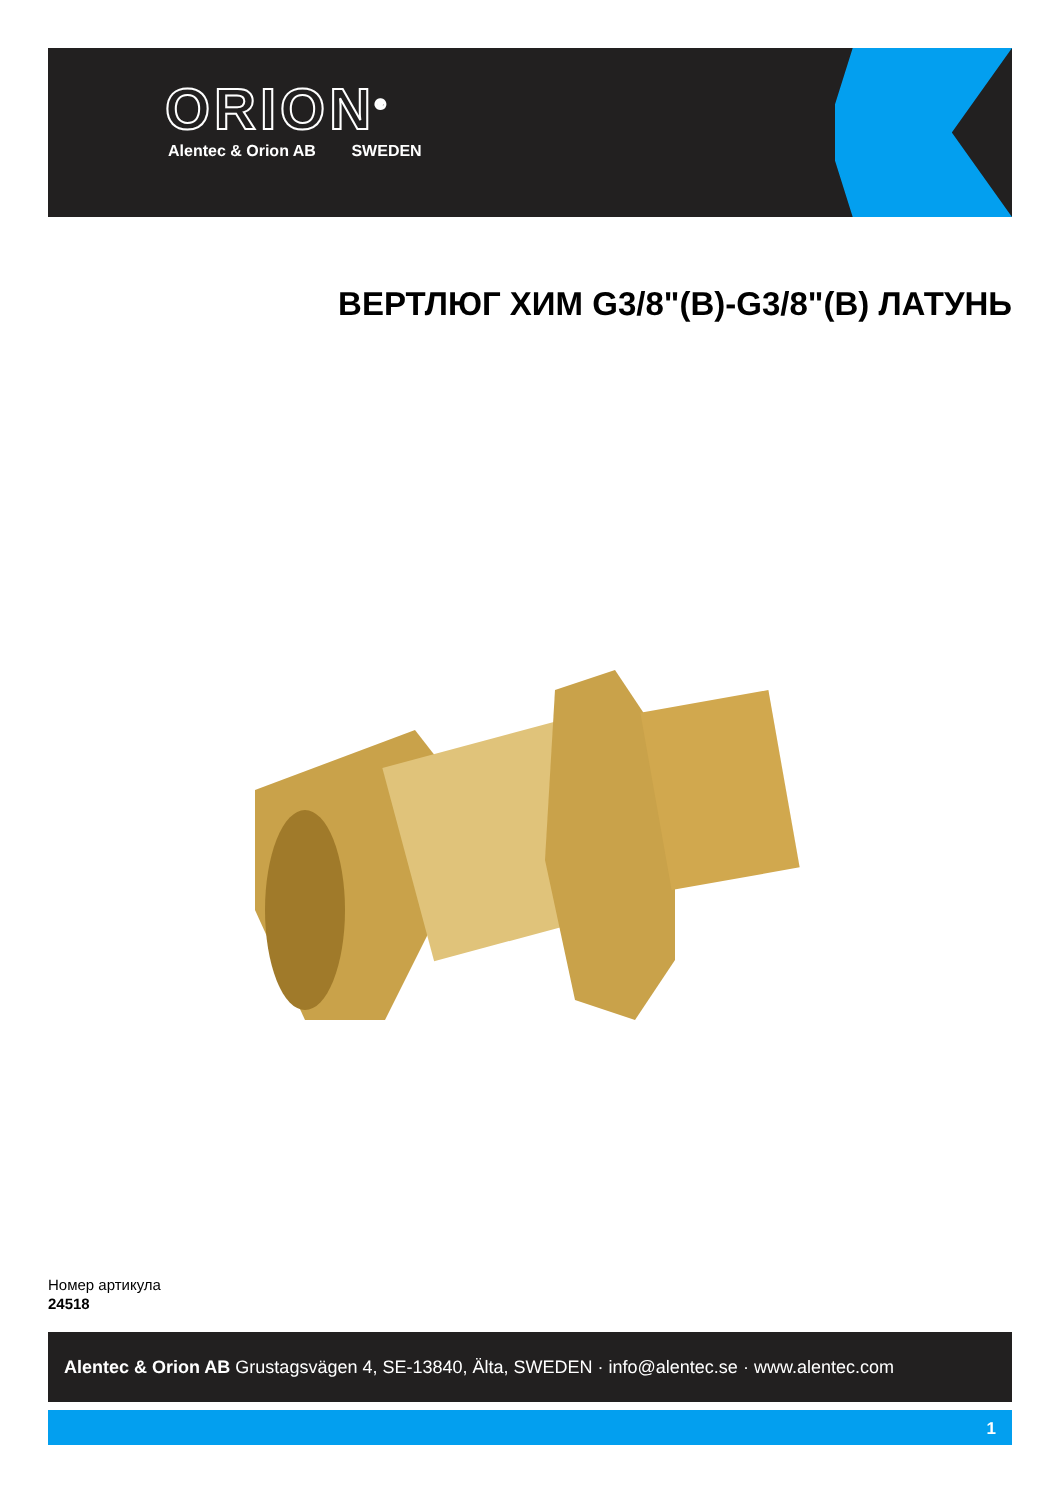ORION<sup>®</sup>
Alentec & Orion AB SWEDEN
ВЕРТЛЮГ ХИМ G3/8"(В)-G3/8"(В) ЛАТУНЬ
Номер артикула
24518
Alentec & Orion AB Grustagsvägen 4, SE-13840, Älta, SWEDEN · info@alentec.se · www.alentec.com
1